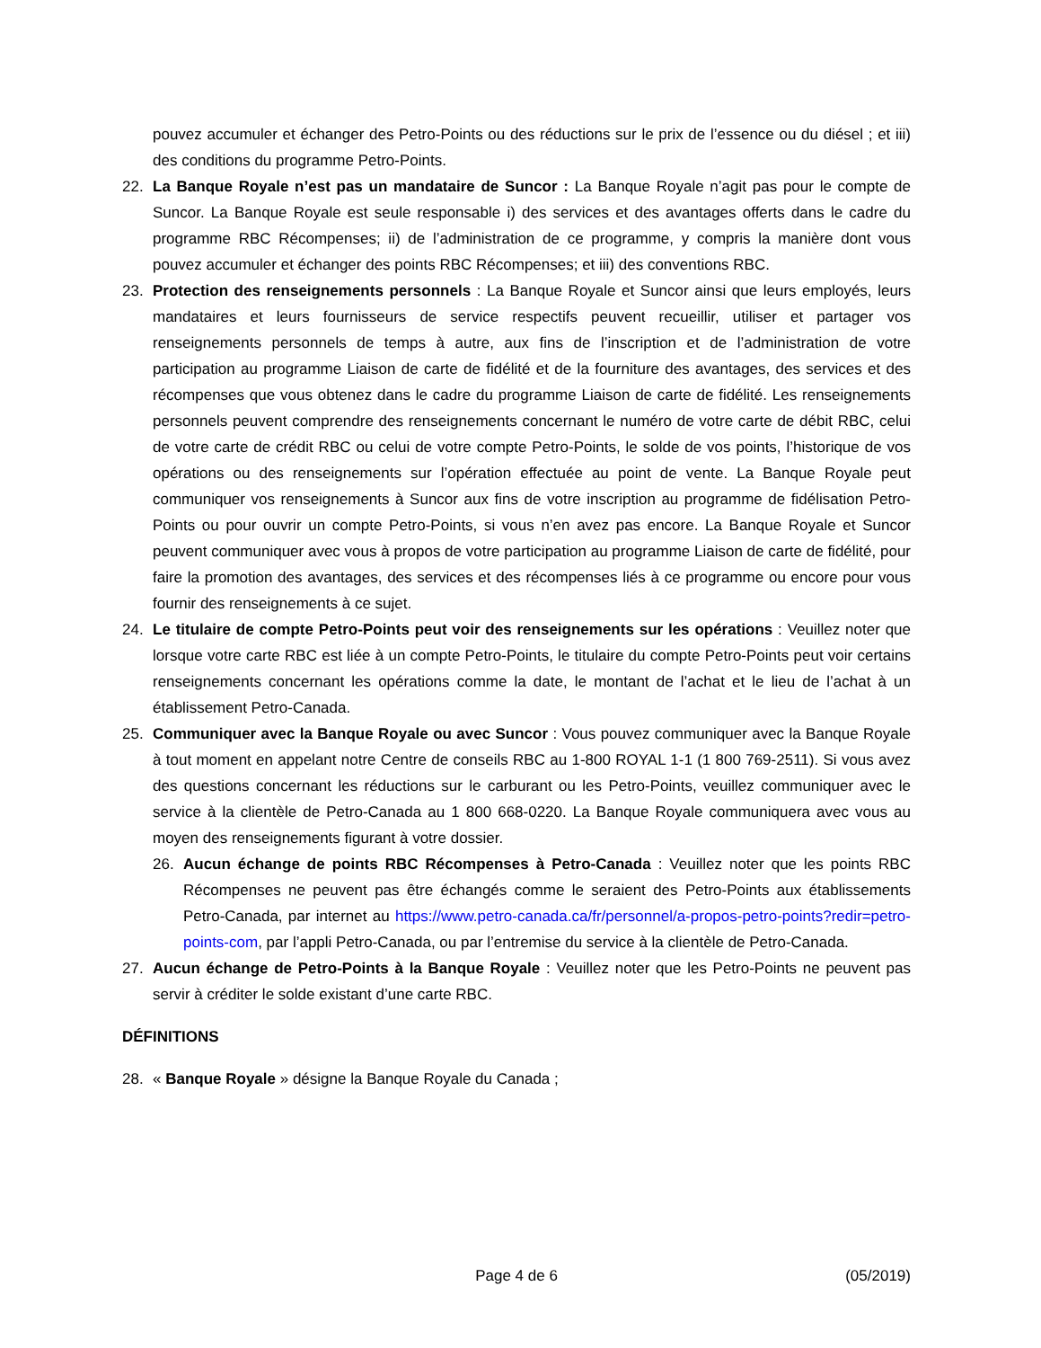pouvez accumuler et échanger des Petro-Points ou des réductions sur le prix de l’essence ou du diésel ; et iii) des conditions du programme Petro-Points.
22. La Banque Royale n’est pas un mandataire de Suncor : La Banque Royale n’agit pas pour le compte de Suncor. La Banque Royale est seule responsable i) des services et des avantages offerts dans le cadre du programme RBC Récompenses; ii) de l’administration de ce programme, y compris la manière dont vous pouvez accumuler et échanger des points RBC Récompenses; et iii) des conventions RBC.
23. Protection des renseignements personnels : La Banque Royale et Suncor ainsi que leurs employés, leurs mandataires et leurs fournisseurs de service respectifs peuvent recueillir, utiliser et partager vos renseignements personnels de temps à autre, aux fins de l’inscription et de l’administration de votre participation au programme Liaison de carte de fidélité et de la fourniture des avantages, des services et des récompenses que vous obtenez dans le cadre du programme Liaison de carte de fidélité. Les renseignements personnels peuvent comprendre des renseignements concernant le numéro de votre carte de débit RBC, celui de votre carte de crédit RBC ou celui de votre compte Petro-Points, le solde de vos points, l’historique de vos opérations ou des renseignements sur l’opération effectuée au point de vente. La Banque Royale peut communiquer vos renseignements à Suncor aux fins de votre inscription au programme de fidélisation Petro-Points ou pour ouvrir un compte Petro-Points, si vous n’en avez pas encore. La Banque Royale et Suncor peuvent communiquer avec vous à propos de votre participation au programme Liaison de carte de fidélité, pour faire la promotion des avantages, des services et des récompenses liés à ce programme ou encore pour vous fournir des renseignements à ce sujet.
24. Le titulaire de compte Petro-Points peut voir des renseignements sur les opérations : Veuillez noter que lorsque votre carte RBC est liée à un compte Petro-Points, le titulaire du compte Petro-Points peut voir certains renseignements concernant les opérations comme la date, le montant de l’achat et le lieu de l’achat à un établissement Petro-Canada.
25. Communiquer avec la Banque Royale ou avec Suncor : Vous pouvez communiquer avec la Banque Royale à tout moment en appelant notre Centre de conseils RBC au 1-800 ROYAL 1-1 (1 800 769-2511). Si vous avez des questions concernant les réductions sur le carburant ou les Petro-Points, veuillez communiquer avec le service à la clientèle de Petro-Canada au 1 800 668-0220. La Banque Royale communiquera avec vous au moyen des renseignements figurant à votre dossier.
26. Aucun échange de points RBC Récompenses à Petro-Canada : Veuillez noter que les points RBC Récompenses ne peuvent pas être échangés comme le seraient des Petro-Points aux établissements Petro-Canada, par internet au https://www.petro-canada.ca/fr/personnel/a-propos-petro-points?redir=petro-points-com, par l’appli Petro-Canada, ou par l’entremise du service à la clientèle de Petro-Canada.
27. Aucun échange de Petro-Points à la Banque Royale : Veuillez noter que les Petro-Points ne peuvent pas servir à créditer le solde existant d’une carte RBC.
DÉFINITIONS
28. « Banque Royale » désigne la Banque Royale du Canada ;
Page 4 de 6 (05/2019)